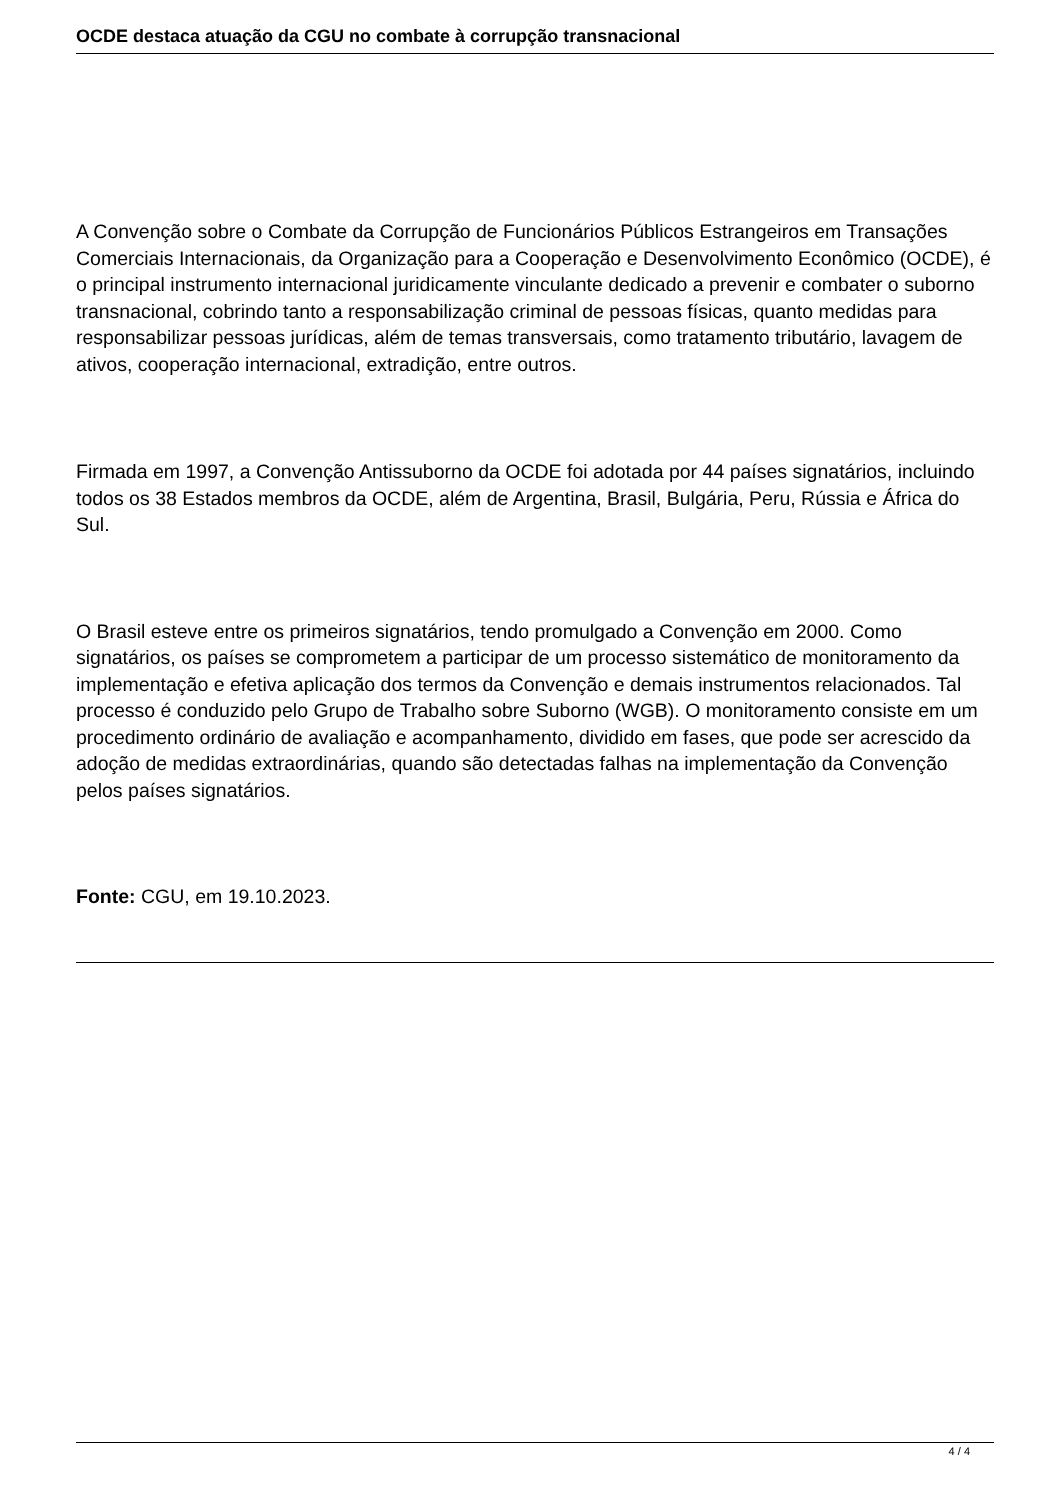OCDE destaca atuação da CGU no combate à corrupção transnacional
A Convenção sobre o Combate da Corrupção de Funcionários Públicos Estrangeiros em Transações Comerciais Internacionais, da Organização para a Cooperação e Desenvolvimento Econômico (OCDE), é o principal instrumento internacional juridicamente vinculante dedicado a prevenir e combater o suborno transnacional, cobrindo tanto a responsabilização criminal de pessoas físicas, quanto medidas para responsabilizar pessoas jurídicas, além de temas transversais, como tratamento tributário, lavagem de ativos, cooperação internacional, extradição, entre outros.
Firmada em 1997, a Convenção Antissuborno da OCDE foi adotada por 44 países signatários, incluindo todos os 38 Estados membros da OCDE, além de Argentina, Brasil, Bulgária, Peru, Rússia e África do Sul.
O Brasil esteve entre os primeiros signatários, tendo promulgado a Convenção em 2000. Como signatários, os países se comprometem a participar de um processo sistemático de monitoramento da implementação e efetiva aplicação dos termos da Convenção e demais instrumentos relacionados. Tal processo é conduzido pelo Grupo de Trabalho sobre Suborno (WGB). O monitoramento consiste em um procedimento ordinário de avaliação e acompanhamento, dividido em fases, que pode ser acrescido da adoção de medidas extraordinárias, quando são detectadas falhas na implementação da Convenção pelos países signatários.
Fonte: CGU, em 19.10.2023.
4 / 4